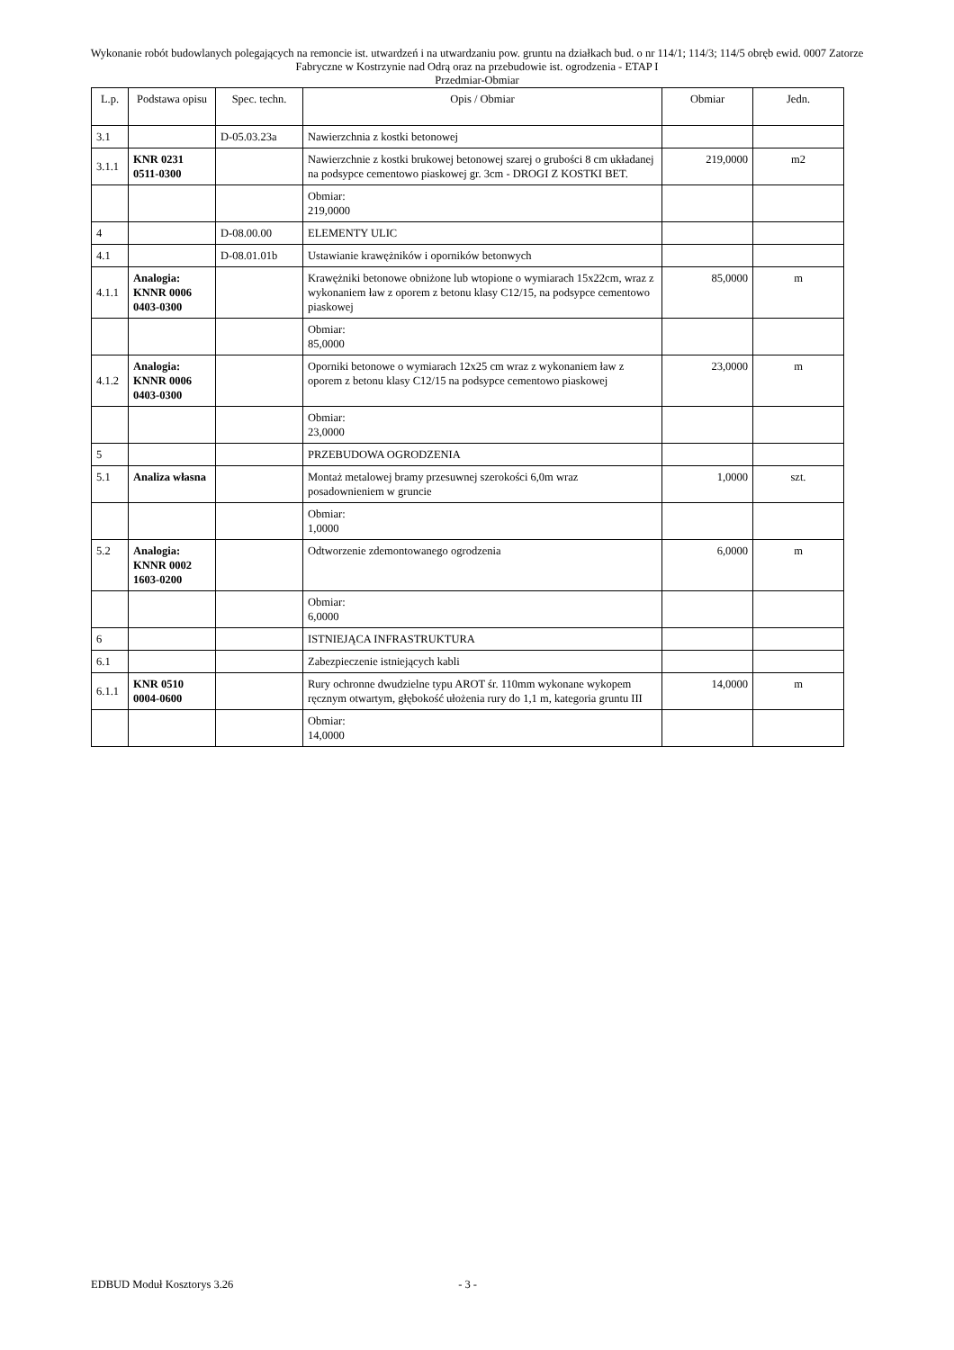Wykonanie robót budowlanych polegających na remoncie ist. utwardzeń i na utwardzaniu pow. gruntu na działkach bud. o nr 114/1; 114/3; 114/5 obręb ewid. 0007 Zatorze Fabryczne w Kostrzynie nad Odrą oraz na przebudowie ist. ogrodzenia - ETAP I
Przedmiar-Obmiar
| L.p. | Podstawa opisu | Spec. techn. | Opis / Obmiar | Obmiar | Jedn. |
| --- | --- | --- | --- | --- | --- |
| 3.1 | | D-05.03.23a | Nawierzchnia z kostki betonowej | | |
| 3.1.1 | KNR 0231 0511-0300 | | Nawierzchnie z kostki brukowej betonowej szarej o grubości 8 cm układanej na podsypce cementowo piaskowej gr. 3cm - DROGI Z KOSTKI BET. | 219,0000 | m2 |
| | | | Obmiar: 219,0000 | | |
| 4 | | D-08.00.00 | ELEMENTY ULIC | | |
| 4.1 | | D-08.01.01b | Ustawianie krawężników i oporników betonwych | | |
| 4.1.1 | Analogia: KNNR 0006 0403-0300 | | Krawężniki betonowe obniżone lub wtopione o wymiarach 15x22cm, wraz z wykonaniem ław z oporem z betonu klasy C12/15, na podsypce cementowo piaskowej | 85,0000 | m |
| | | | Obmiar: 85,0000 | | |
| 4.1.2 | Analogia: KNNR 0006 0403-0300 | | Oporniki betonowe o wymiarach 12x25 cm wraz z wykonaniem ław z oporem z betonu klasy C12/15 na podsypce cementowo piaskowej | 23,0000 | m |
| | | | Obmiar: 23,0000 | | |
| 5 | | | PRZEBUDOWA OGRODZENIA | | |
| 5.1 | Analiza własna | | Montaż metalowej bramy przesuwnej szerokości 6,0m wraz posadownieniem w gruncie | 1,0000 | szt. |
| | | | Obmiar: 1,0000 | | |
| 5.2 | Analogia: KNNR 0002 1603-0200 | | Odtworzenie zdemontowanego ogrodzenia | 6,0000 | m |
| | | | Obmiar: 6,0000 | | |
| 6 | | | ISTNIEJĄCA INFRASTRUKTURA | | |
| 6.1 | | | Zabezpieczenie istniejących kabli | | |
| 6.1.1 | KNR 0510 0004-0600 | | Rury ochronne dwudzielne typu AROT śr. 110mm wykonane wykopem ręcznym otwartym, głębokość ułożenia rury do 1,1 m, kategoria gruntu III | 14,0000 | m |
| | | | Obmiar: 14,0000 | | |
EDBUD Moduł Kosztorys 3.26 - 3 -